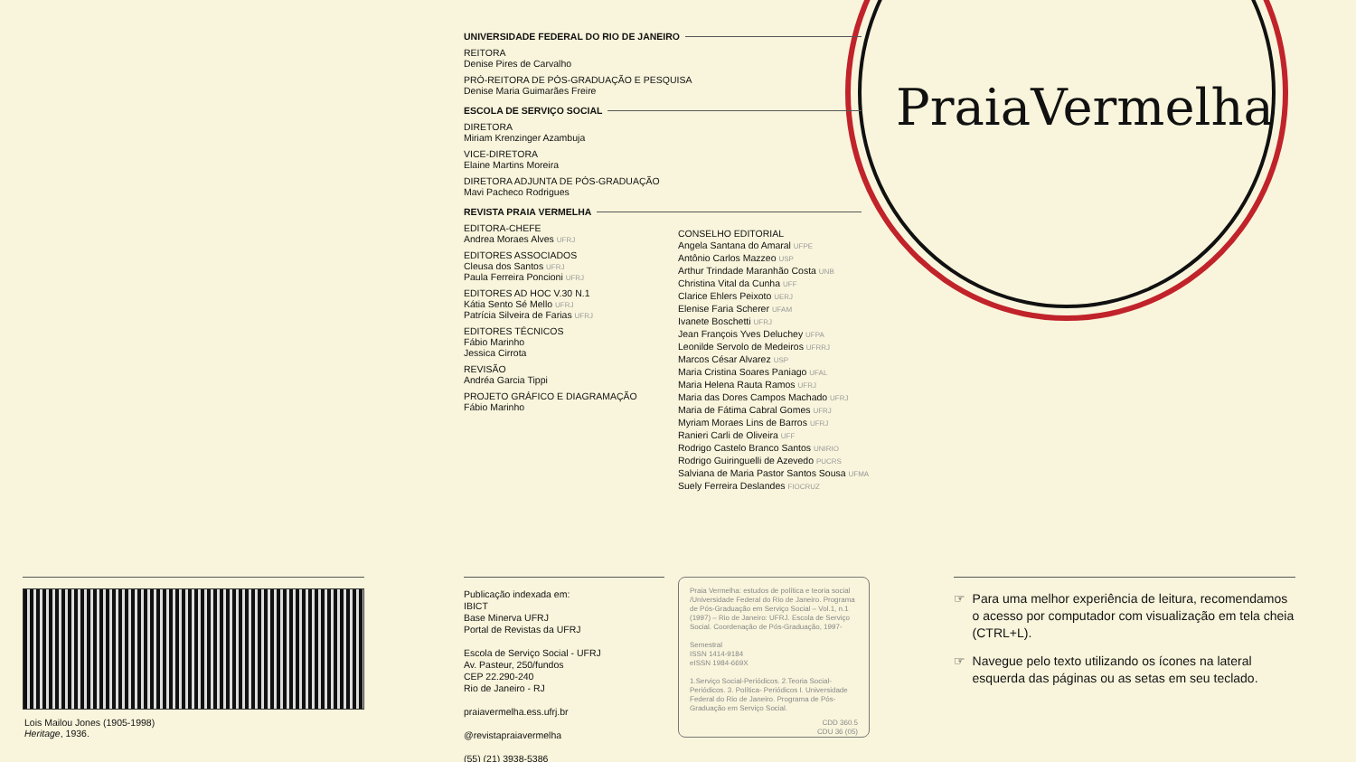PraiaVermelha
UNIVERSIDADE FEDERAL DO RIO DE JANEIRO
REITORA
Denise Pires de Carvalho
PRÓ-REITORA DE PÓS-GRADUAÇÃO E PESQUISA
Denise Maria Guimarães Freire
ESCOLA DE SERVIÇO SOCIAL
DIRETORA
Miriam Krenzinger Azambuja
VICE-DIRETORA
Elaine Martins Moreira
DIRETORA ADJUNTA DE PÓS-GRADUAÇÃO
Mavi Pacheco Rodrigues
REVISTA PRAIA VERMELHA
EDITORA-CHEFE
Andrea Moraes Alves UFRJ
EDITORES ASSOCIADOS
Cleusa dos Santos UFRJ
Paula Ferreira Poncioni UFRJ
EDITORES AD HOC V.30 N.1
Kátia Sento Sé Mello UFRJ
Patrícia Silveira de Farias UFRJ
EDITORES TÉCNICOS
Fábio Marinho
Jessica Cirrota
REVISÃO
Andréa Garcia Tippi
PROJETO GRÁFICO E DIAGRAMAÇÃO
Fábio Marinho
CONSELHO EDITORIAL
Angela Santana do Amaral UFPE
Antônio Carlos Mazzeo USP
Arthur Trindade Maranhão Costa UNB
Christina Vital da Cunha UFF
Clarice Ehlers Peixoto UERJ
Elenise Faria Scherer UFAM
Ivanete Boschetti UFRJ
Jean François Yves Deluchey UFPA
Leonilde Servolo de Medeiros UFRRJ
Marcos César Alvarez USP
Maria Cristina Soares Paniago UFAL
Maria Helena Rauta Ramos UFRJ
Maria das Dores Campos Machado UFRJ
Maria de Fátima Cabral Gomes UFRJ
Myriam Moraes Lins de Barros UFRJ
Ranieri Carli de Oliveira UFF
Rodrigo Castelo Branco Santos UNIRIO
Rodrigo Guiringuelli de Azevedo PUCRS
Salviana de Maria Pastor Santos Sousa UFMA
Suely Ferreira Deslandes FIOCRUZ
Lois Mailou Jones (1905-1998)
Heritage, 1936.
Publicação indexada em:
IBICT
Base Minerva UFRJ
Portal de Revistas da UFRJ
Escola de Serviço Social - UFRJ
Av. Pasteur, 250/fundos
CEP 22.290-240
Rio de Janeiro - RJ
praiavermelha.ess.ufrj.br
@revistapraiavermelha
(55) (21) 3938-5386
Praia Vermelha: estudos de política e teoria social /Universidade Federal do Rio de Janeiro. Programa de Pós-Graduação em Serviço Social – Vol.1, n.1 (1997) – Rio de Janeiro: UFRJ. Escola de Serviço Social. Coordenação de Pós-Graduação, 1997-
Semestral
ISSN 1414-9184
eISSN 1984-669X
1.Serviço Social-Periódicos. 2.Teoria Social-Periódicos. 3. Política- Periódicos I. Universidade Federal do Rio de Janeiro. Programa de Pós-Graduação em Serviço Social.
CDD 360.5
CDU 36 (05)
☞ Para uma melhor experiência de leitura, recomendamos o acesso por computador com visualização em tela cheia (CTRL+L).
☞ Navegue pelo texto utilizando os ícones na lateral esquerda das páginas ou as setas em seu teclado.